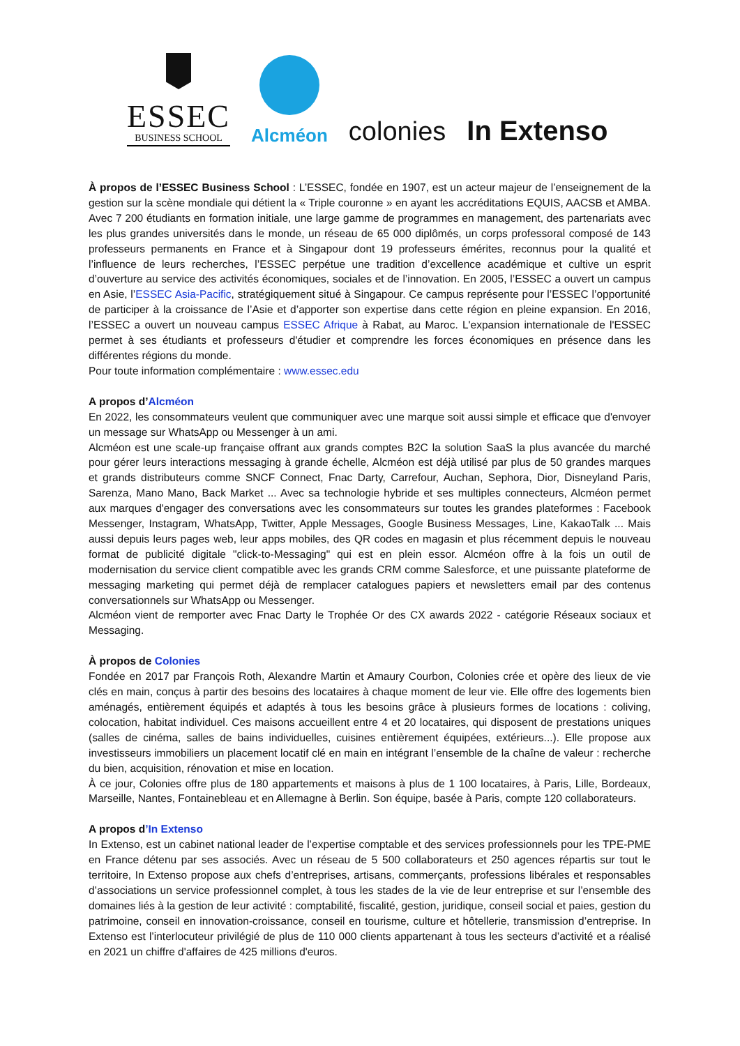ESSEC
BUSINESS SCHOOL
Alcméon
colonies
In Extenso
À propos de l’ESSEC Business School : L’ESSEC, fondée en 1907, est un acteur majeur de l’enseignement de la gestion sur la scène mondiale qui détient la « Triple couronne » en ayant les accréditations EQUIS, AACSB et AMBA. Avec 7 200 étudiants en formation initiale, une large gamme de programmes en management, des partenariats avec les plus grandes universités dans le monde, un réseau de 65 000 diplômés, un corps professoral composé de 143 professeurs permanents en France et à Singapour dont 19 professeurs émérites, reconnus pour la qualité et l’influence de leurs recherches, l’ESSEC perpétue une tradition d’excellence académique et cultive un esprit d’ouverture au service des activités économiques, sociales et de l’innovation. En 2005, l’ESSEC a ouvert un campus en Asie, l’ESSEC Asia-Pacific, stratégiquement situé à Singapour. Ce campus représente pour l’ESSEC l’opportunité de participer à la croissance de l’Asie et d’apporter son expertise dans cette région en pleine expansion. En 2016, l’ESSEC a ouvert un nouveau campus ESSEC Afrique à Rabat, au Maroc. L'expansion internationale de l'ESSEC permet à ses étudiants et professeurs d'étudier et comprendre les forces économiques en présence dans les différentes régions du monde.
Pour toute information complémentaire : www.essec.edu
A propos d’Alcméon
En 2022, les consommateurs veulent que communiquer avec une marque soit aussi simple et efficace que d'envoyer un message sur WhatsApp ou Messenger à un ami.
Alcméon est une scale-up française offrant aux grands comptes B2C la solution SaaS la plus avancée du marché pour gérer leurs interactions messaging à grande échelle, Alcméon est déjà utilisé par plus de 50 grandes marques et grands distributeurs comme SNCF Connect, Fnac Darty, Carrefour, Auchan, Sephora, Dior, Disneyland Paris, Sarenza, Mano Mano, Back Market ... Avec sa technologie hybride et ses multiples connecteurs, Alcméon permet aux marques d'engager des conversations avec les consommateurs sur toutes les grandes plateformes : Facebook Messenger, Instagram, WhatsApp, Twitter, Apple Messages, Google Business Messages, Line, KakaoTalk ... Mais aussi depuis leurs pages web, leur apps mobiles, des QR codes en magasin et plus récemment depuis le nouveau format de publicité digitale "click-to-Messaging" qui est en plein essor. Alcméon offre à la fois un outil de modernisation du service client compatible avec les grands CRM comme Salesforce, et une puissante plateforme de messaging marketing qui permet déjà de remplacer catalogues papiers et newsletters email par des contenus conversationnels sur WhatsApp ou Messenger.
Alcméon vient de remporter avec Fnac Darty le Trophée Or des CX awards 2022 - catégorie Réseaux sociaux et Messaging.
À propos de Colonies
Fondée en 2017 par François Roth, Alexandre Martin et Amaury Courbon, Colonies crée et opère des lieux de vie clés en main, conçus à partir des besoins des locataires à chaque moment de leur vie. Elle offre des logements bien aménagés, entièrement équipés et adaptés à tous les besoins grâce à plusieurs formes de locations : coliving, colocation, habitat individuel. Ces maisons accueillent entre 4 et 20 locataires, qui disposent de prestations uniques (salles de cinéma, salles de bains individuelles, cuisines entièrement équipées, extérieurs...). Elle propose aux investisseurs immobiliers un placement locatif clé en main en intégrant l’ensemble de la chaîne de valeur : recherche du bien, acquisition, rénovation et mise en location.
À ce jour, Colonies offre plus de 180 appartements et maisons à plus de 1 100 locataires, à Paris, Lille, Bordeaux, Marseille, Nantes, Fontainebleau et en Allemagne à Berlin. Son équipe, basée à Paris, compte 120 collaborateurs.
A propos d’In Extenso
In Extenso, est un cabinet national leader de l’expertise comptable et des services professionnels pour les TPE-PME en France détenu par ses associés. Avec un réseau de 5 500 collaborateurs et 250 agences répartis sur tout le territoire, In Extenso propose aux chefs d’entreprises, artisans, commerçants, professions libérales et responsables d’associations un service professionnel complet, à tous les stades de la vie de leur entreprise et sur l’ensemble des domaines liés à la gestion de leur activité : comptabilité, fiscalité, gestion, juridique, conseil social et paies, gestion du patrimoine, conseil en innovation-croissance, conseil en tourisme, culture et hôtellerie, transmission d’entreprise. In Extenso est l’interlocuteur privilégié de plus de 110 000 clients appartenant à tous les secteurs d’activité et a réalisé en 2021 un chiffre d'affaires de 425 millions d'euros.